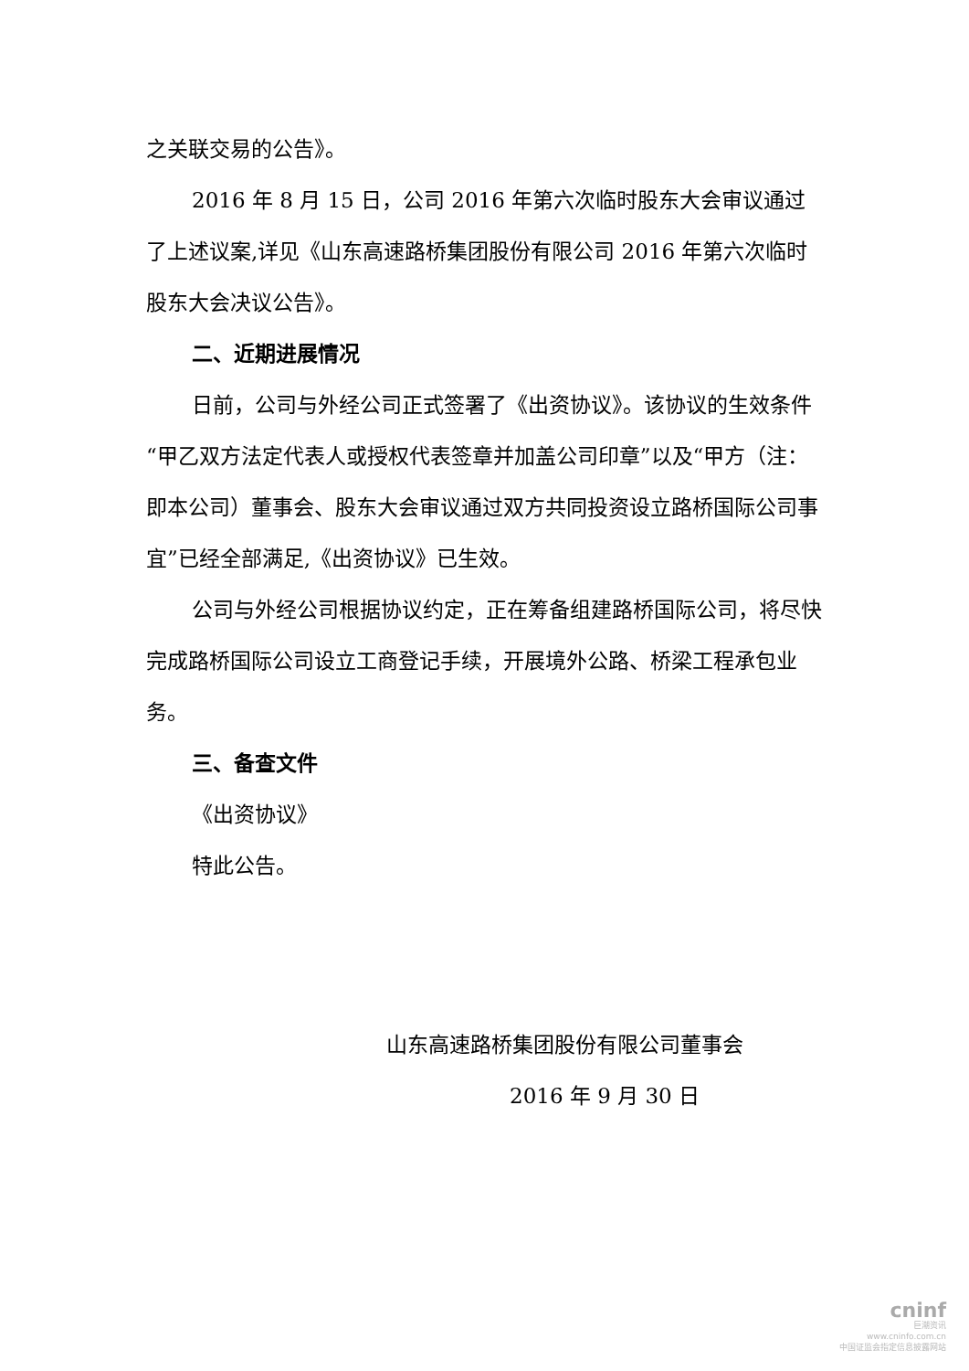之关联交易的公告》。
2016 年 8 月 15 日，公司 2016 年第六次临时股东大会审议通过了上述议案,详见《山东高速路桥集团股份有限公司 2016 年第六次临时股东大会决议公告》。
二、近期进展情况
日前，公司与外经公司正式签署了《出资协议》。该协议的生效条件“甲乙双方法定代表人或授权代表签章并加盖公司印章”以及“甲方（注：即本公司）董事会、股东大会审议通过双方共同投资设立路桥国际公司事宜”已经全部满足,《出资协议》已生效。
公司与外经公司根据协议约定，正在筹备组建路桥国际公司，将尽快完成路桥国际公司设立工商登记手续，开展境外公路、桥梁工程承包业务。
三、备查文件
《出资协议》
特此公告。
山东高速路桥集团股份有限公司董事会
2016 年 9 月 30 日
cninf
巨潮资讯
www.cninfo.com.cn
中国证监会指定信息披露网站